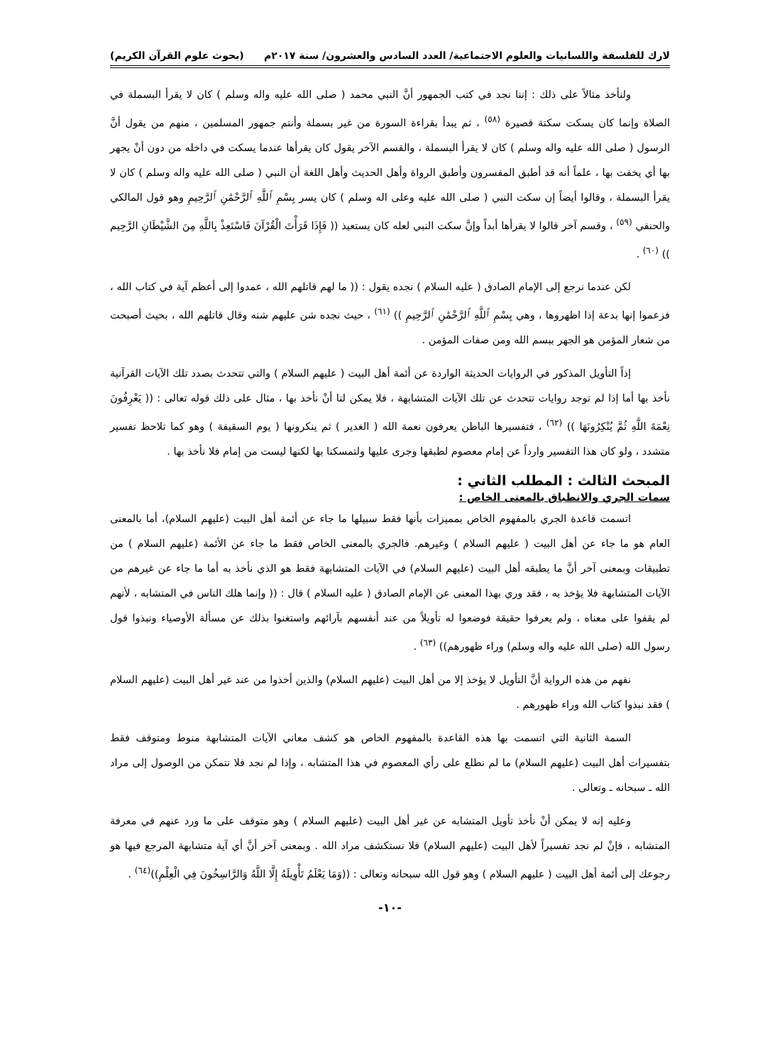لارك للفلسفة واللسانيات والعلوم الاجتماعية/ العدد السادس والعشرون/ سنة ٢٠١٧م (بحوث علوم القرآن الكريم)
ولنأخذ مثالاً على ذلك : إننا نجد في كتب الجمهور أنَّ النبي محمد ( صلى الله عليه واله وسلم ) كان لا يقرأ البسملة في الصلاة وإنما كان يسكت سكتة قصيرة <sup>(٥٨)</sup> ، ثم يبدأ بقراءة السورة من غير بسملة وأنتم جمهور المسلمين ، منهم من يقول أنَّ الرسول ( صلى الله عليه واله وسلم ) كان لا يقرأ البسملة ، والقسم الآخر يقول كان يقرأها عندما يسكت في داخله من دون أنْ يجهر بها أي يخفت بها ، علماً أنه قد أطبق المفسرون وأطبق الرواة وأهل الحديث وأهل اللغة أن النبي ( صلى الله عليه واله وسلم ) كان لا يقرأ البسملة ، وقالوا أيضاً إن سكت النبي ( صلى الله عليه وعلى اله وسلم ) كان يسر بِسْمِ ٱللَّهِ ٱلرَّحْمَٰنِ ٱلرَّحِيمِ وهو قول المالكي والحنفي <sup>(٥٩)</sup> ، وقسم آخر قالوا لا يقرأها أبداً وإنَّ سكت النبي لعله كان يستعيذ (( فَإِذَا قَرَأْتَ الْقُرْآنَ فَاسْتَعِذْ بِاللَّهِ مِنَ الشَّيْطَانِ الرَّجِيم )) <sup>(٦٠)</sup> .
لكن عندما نرجع إلى الإمام الصادق ( عليه السلام ) نجده يقول : (( ما لهم قاتلهم الله ، عمدوا إلى أعظم آية في كتاب الله ، فزعموا إنها بدعة إذا اظهروها ، وهي بِسْمِ ٱللَّهِ ٱلرَّحْمَٰنِ ٱلرَّحِيمِ )) <sup>(٦١)</sup> ، حيث نجده شن عليهم شنه وقال قاتلهم الله ، بحيث أصبحت من شعار المؤمن هو الجهر ببسم الله ومن صفات المؤمن .
إذاً التأويل المذكور في الروايات الحديثة الواردة عن أئمة أهل البيت ( عليهم السلام ) والتي تتحدث بصدد تلك الآيات القرآنية نأخذ بها أما إذا لم توجد روايات تتحدث عن تلك الآيات المتشابهة ، فلا يمكن لنا أنْ نأخذ بها ، مثال على ذلك قوله تعالى : (( يَعْرِفُونَ نِعْمَةَ اللَّهِ ثُمَّ يُنْكِرُونَهَا )) <sup>(٦٢)</sup> ، فتفسيرها الباطن يعرفون نعمة الله ( الغدير ) ثم ينكرونها ( يوم السقيفة ) وهو كما تلاحظ تفسير متشدد ، ولو كان هذا التفسير وارداً عن إمام معصوم لطبقها وجرى عليها ولتمسكنا بها لكنها ليست من إمام فلا نأخذ بها .
المبحث الثالث : المطلب الثاني :
سمات الجري والانطباق بالمعنى الخاص :
اتسمت قاعدة الجري بالمفهوم الخاص بمميزات بأنها فقط سبيلها ما جاء عن أئمة أهل البيت (عليهم السلام)، أما بالمعنى العام هو ما جاء عن أهل البيت ( عليهم السلام ) وغيرهم. فالجري بالمعنى الخاص فقط ما جاء عن الأئمة (عليهم السلام ) من تطبيقات وبمعنى آخر أنَّ ما يطبقه أهل البيت (عليهم السلام) في الآيات المتشابهة فقط هو الذي نأخذ به أما ما جاء عن غيرهم من الآيات المتشابهة فلا يؤخذ به ، فقد وري بهذا المعنى عن الإمام الصادق ( عليه السلام ) قال : (( وإنما هلك الناس في المتشابه ، لأنهم لم يقفوا على معناه ، ولم يعرفوا حقيقة فوضعوا له تأويلاً من عند أنفسهم بآرائهم واستغنوا بذلك عن مسألة الأوصياء ونبذوا قول رسول الله (صلى الله عليه واله وسلم) وراء ظهورهم)) <sup>(٦٣)</sup> .
نفهم من هذه الرواية أنَّ التأويل لا يؤخذ إلا من أهل البيت (عليهم السلام) والذين أخذوا من عند غير أهل البيت (عليهم السلام ) فقد نبذوا كتاب الله وراء ظهورهم .
السمة الثانية التي اتسمت بها هذه القاعدة بالمفهوم الخاص هو كشف معاني الآيات المتشابهة منوط ومتوقف فقط بتفسيرات أهل البيت (عليهم السلام) ما لم نطلع على رأي المعصوم في هذا المتشابه ، وإذا لم نجد فلا نتمكن من الوصول إلى مراد الله ـ سبحانه ـ وتعالى .
وعليه إنه لا يمكن أنْ نأخذ تأويل المتشابه عن غير أهل البيت (عليهم السلام ) وهو متوقف على ما ورد عنهم في معرفة المتشابه ، فإنْ لم نجد تفسيراً لأهل البيت (عليهم السلام) فلا نستكشف مراد الله . وبمعنى آخر أنَّ أي آية متشابهة المرجع فيها هو رجوعك إلى أئمة أهل البيت ( عليهم السلام ) وهو قول الله سبحانه وتعالى : ((وَمَا يَعْلَمُ تَأْوِيلَهُ إِلَّا اللَّهُ وَالرَّاسِخُونَ فِي الْعِلْمِ))<sup>(٦٤)</sup> .
-١٠-